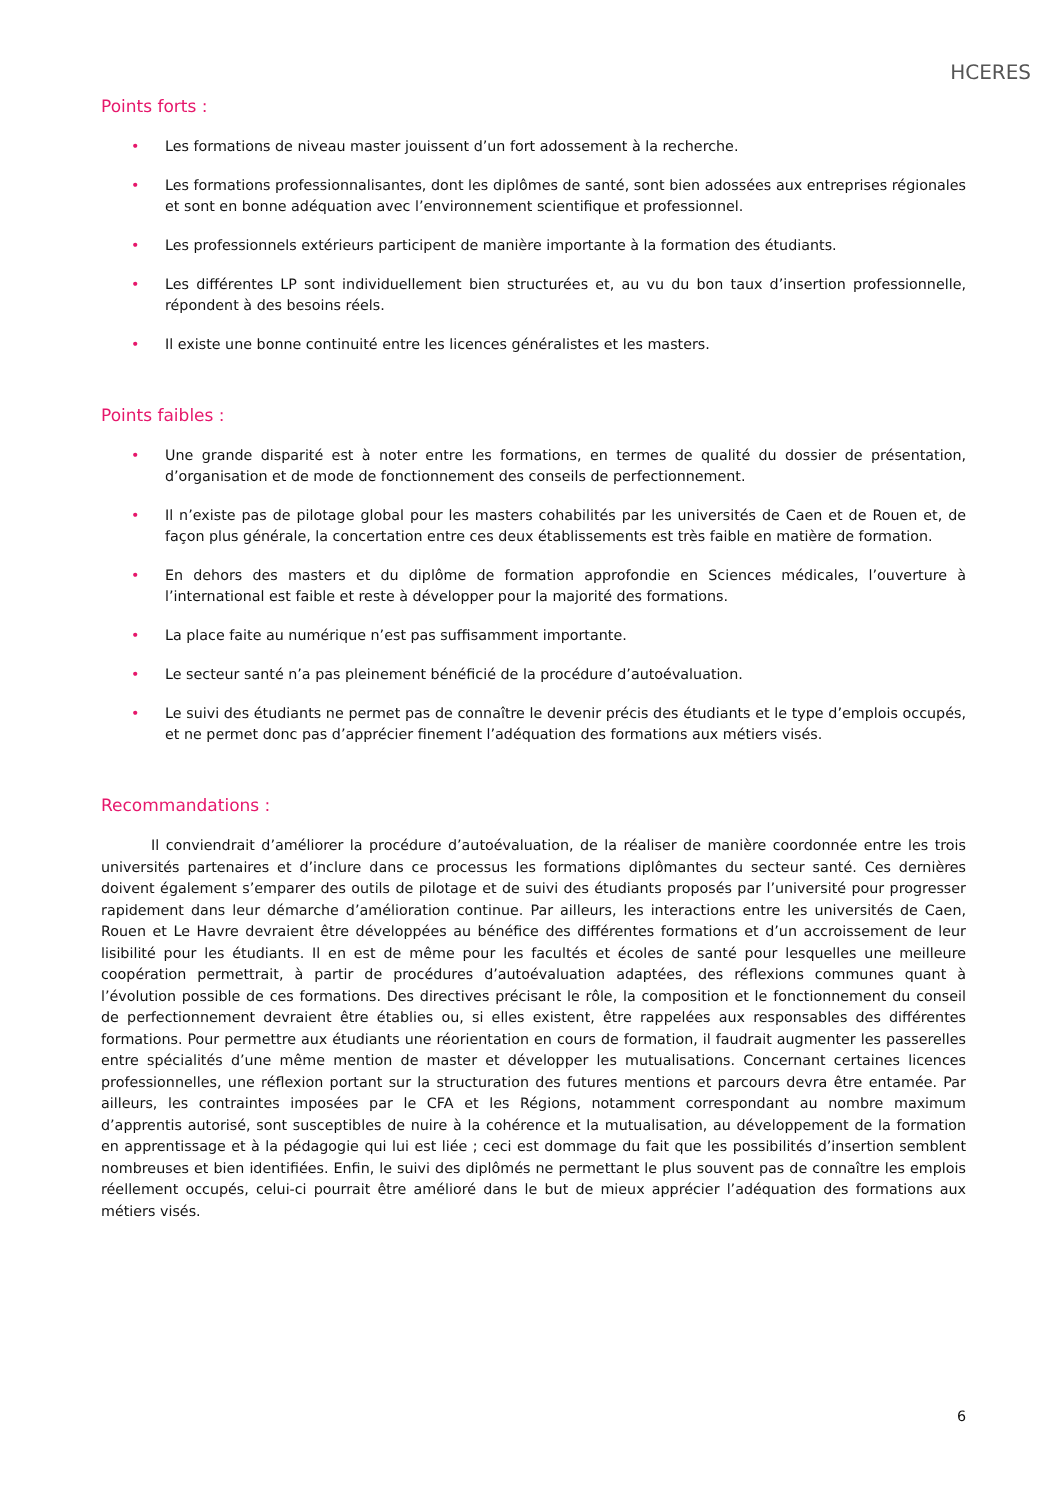HCERES
Points forts :
• Les formations de niveau master jouissent d’un fort adossement à la recherche.
• Les formations professionnalisantes, dont les diplômes de santé, sont bien adossées aux entreprises régionales et sont en bonne adéquation avec l’environnement scientifique et professionnel.
• Les professionnels extérieurs participent de manière importante à la formation des étudiants.
• Les différentes LP sont individuellement bien structurées et, au vu du bon taux d’insertion professionnelle, répondent à des besoins réels.
• Il existe une bonne continuité entre les licences généralistes et les masters.
Points faibles :
• Une grande disparité est à noter entre les formations, en termes de qualité du dossier de présentation, d’organisation et de mode de fonctionnement des conseils de perfectionnement.
• Il n’existe pas de pilotage global pour les masters cohabilités par les universités de Caen et de Rouen et, de façon plus générale, la concertation entre ces deux établissements est très faible en matière de formation.
• En dehors des masters et du diplôme de formation approfondie en Sciences médicales, l’ouverture à l’international est faible et reste à développer pour la majorité des formations.
• La place faite au numérique n’est pas suffisamment importante.
• Le secteur santé n’a pas pleinement bénéficié de la procédure d’autoévaluation.
• Le suivi des étudiants ne permet pas de connaître le devenir précis des étudiants et le type d’emplois occupés, et ne permet donc pas d’apprécier finement l’adéquation des formations aux métiers visés.
Recommandations :
Il conviendrait d’améliorer la procédure d’autoévaluation, de la réaliser de manière coordonnée entre les trois universités partenaires et d’inclure dans ce processus les formations diplômantes du secteur santé. Ces dernières doivent également s’emparer des outils de pilotage et de suivi des étudiants proposés par l’université pour progresser rapidement dans leur démarche d’amélioration continue. Par ailleurs, les interactions entre les universités de Caen, Rouen et Le Havre devraient être développées au bénéfice des différentes formations et d’un accroissement de leur lisibilité pour les étudiants. Il en est de même pour les facultés et écoles de santé pour lesquelles une meilleure coopération permettrait, à partir de procédures d’autoévaluation adaptées, des réflexions communes quant à l’évolution possible de ces formations. Des directives précisant le rôle, la composition et le fonctionnement du conseil de perfectionnement devraient être établies ou, si elles existent, être rappelées aux responsables des différentes formations. Pour permettre aux étudiants une réorientation en cours de formation, il faudrait augmenter les passerelles entre spécialités d’une même mention de master et développer les mutualisations. Concernant certaines licences professionnelles, une réflexion portant sur la structuration des futures mentions et parcours devra être entamée. Par ailleurs, les contraintes imposées par le CFA et les Régions, notamment correspondant au nombre maximum d’apprentis autorisé, sont susceptibles de nuire à la cohérence et la mutualisation, au développement de la formation en apprentissage et à la pédagogie qui lui est liée ; ceci est dommage du fait que les possibilités d’insertion semblent nombreuses et bien identifiées. Enfin, le suivi des diplômés ne permettant le plus souvent pas de connaître les emplois réellement occupés, celui-ci pourrait être amélioré dans le but de mieux apprécier l’adéquation des formations aux métiers visés.
6